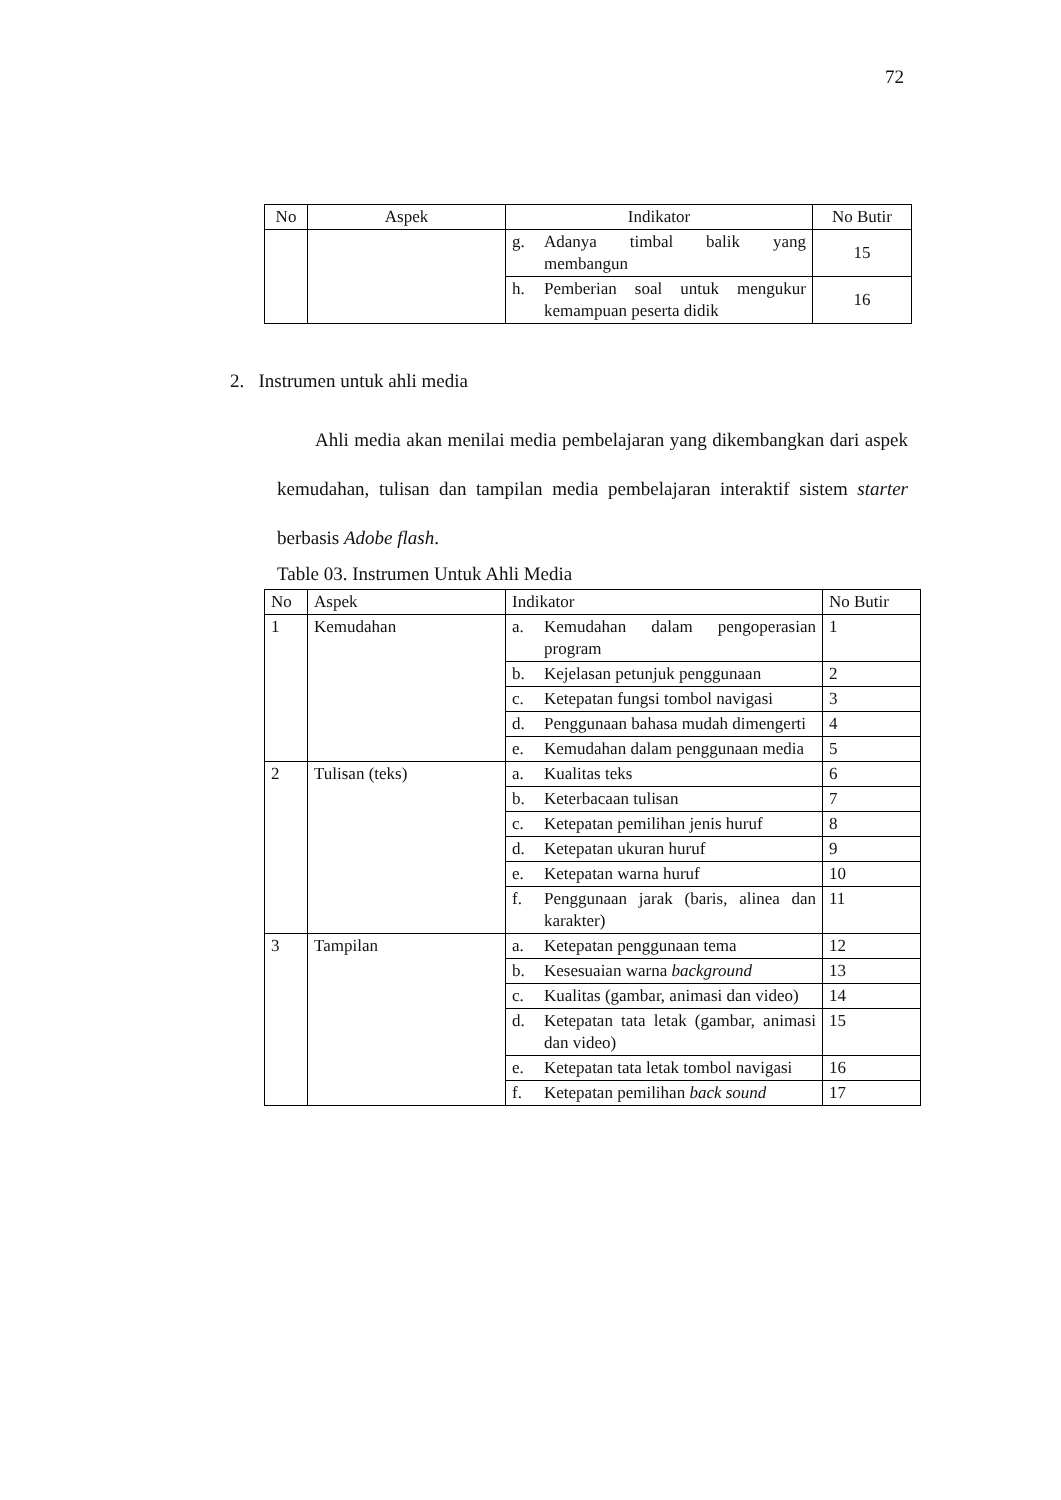72
| No | Aspek | Indikator | No Butir |
| --- | --- | --- | --- |
| | | g. Adanya timbal balik yang membangun | 15 |
| | | h. Pemberian soal untuk mengukur kemampuan peserta didik | 16 |
2. Instrumen untuk ahli media
Ahli media akan menilai media pembelajaran yang dikembangkan dari aspek kemudahan, tulisan dan tampilan media pembelajaran interaktif sistem starter berbasis Adobe flash.
Table 03. Instrumen Untuk Ahli Media
| No | Aspek | Indikator | No Butir |
| --- | --- | --- | --- |
| 1 | Kemudahan | a. Kemudahan dalam pengoperasian program | 1 |
| | | b. Kejelasan petunjuk penggunaan | 2 |
| | | c. Ketepatan fungsi tombol navigasi | 3 |
| | | d. Penggunaan bahasa mudah dimengerti | 4 |
| | | e. Kemudahan dalam penggunaan media | 5 |
| 2 | Tulisan (teks) | a. Kualitas teks | 6 |
| | | b. Keterbacaan tulisan | 7 |
| | | c. Ketepatan pemilihan jenis huruf | 8 |
| | | d. Ketepatan ukuran huruf | 9 |
| | | e. Ketepatan warna huruf | 10 |
| | | f. Penggunaan jarak (baris, alinea dan karakter) | 11 |
| 3 | Tampilan | a. Ketepatan penggunaan tema | 12 |
| | | b. Kesesuaian warna background | 13 |
| | | c. Kualitas (gambar, animasi dan video) | 14 |
| | | d. Ketepatan tata letak (gambar, animasi dan video) | 15 |
| | | e. Ketepatan tata letak tombol navigasi | 16 |
| | | f. Ketepatan pemilihan back sound | 17 |